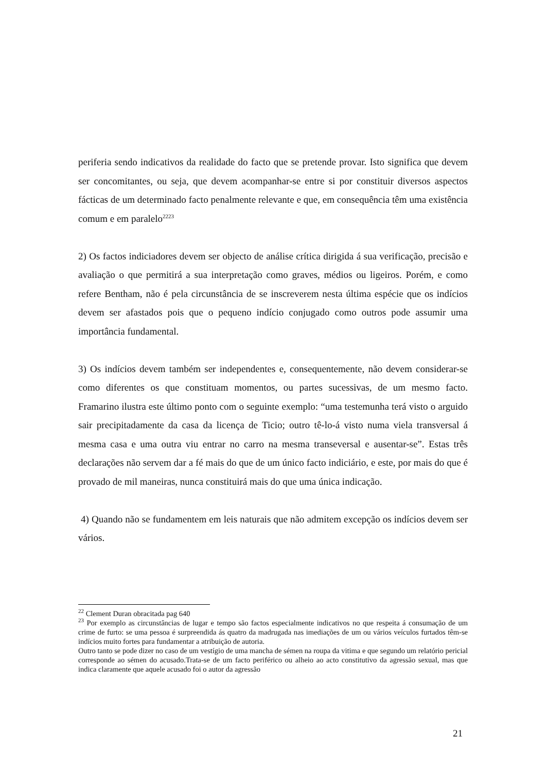periferia sendo indicativos da realidade do facto que se pretende provar. Isto significa que devem ser concomitantes, ou seja, que devem acompanhar-se entre si por constituir diversos aspectos fácticas de um determinado facto penalmente relevante e que, em consequência têm uma existência comum e em paralelo<sup>2223</sup>
2) Os factos indiciadores devem ser objecto de análise crítica dirigida á sua verificação, precisão e avaliação o que permitirá a sua interpretação como graves, médios ou ligeiros. Porém, e como refere Bentham, não é pela circunstância de se inscreverem nesta última espécie que os indícios devem ser afastados pois que o pequeno indício conjugado como outros pode assumir uma importância fundamental.
3) Os indícios devem também ser independentes e, consequentemente, não devem considerar-se como diferentes os que constituam momentos, ou partes sucessivas, de um mesmo facto. Framarino ilustra este último ponto com o seguinte exemplo: “uma testemunha terá visto o arguido sair precipitadamente da casa da licença de Ticio; outro tê-lo-á visto numa viela transversal á mesma casa e uma outra viu entrar no carro na mesma transeversal e ausentar-se”. Estas três declarações não servem dar a fé mais do que de um único facto indiciário, e este, por mais do que é provado de mil maneiras, nunca constituirá mais do que uma única indicação.
4) Quando não se fundamentem em leis naturais que não admitem excepção os indícios devem ser vários.
<sup>22</sup> Clement Duran obracitada pag 640
<sup>23</sup> Por exemplo as circunstâncias de lugar e tempo são factos especialmente indicativos no que respeita á consumação de um crime de furto: se uma pessoa é surpreendida ás quatro da madrugada nas imediações de um ou vários veículos furtados têm-se indícios muito fortes para fundamentar a atribuição de autoria.
Outro tanto se pode dizer no caso de um vestígio de uma mancha de sémen na roupa da vitima e que segundo um relatório pericial corresponde ao sémen do acusado.Trata-se de um facto periférico ou alheio ao acto constitutivo da agressão sexual, mas que indica claramente que aquele acusado foi o autor da agressão
21